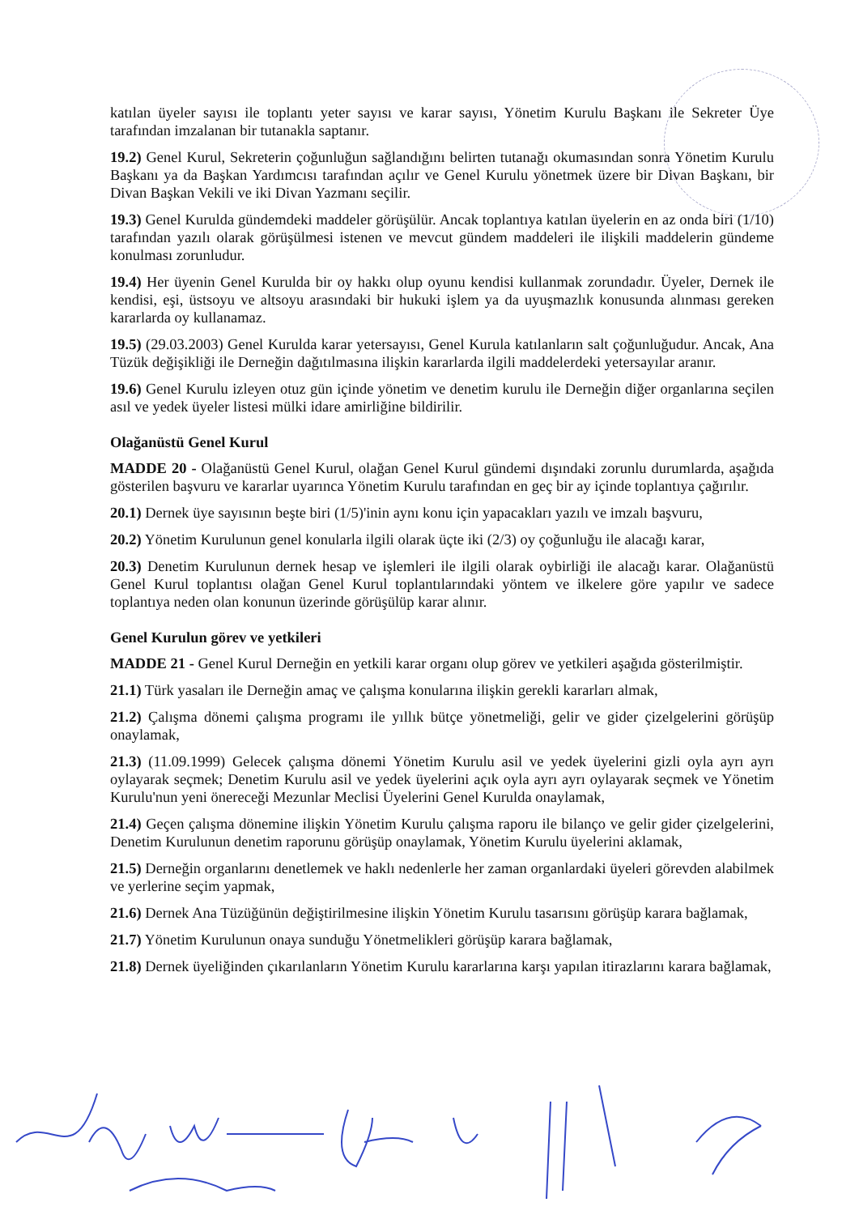katılan üyeler sayısı ile toplantı yeter sayısı ve karar sayısı, Yönetim Kurulu Başkanı ile Sekreter Üye tarafından imzalanan bir tutanakla saptanır.
19.2) Genel Kurul, Sekreterin çoğunluğun sağlandığını belirten tutanağı okumasından sonra Yönetim Kurulu Başkanı ya da Başkan Yardımcısı tarafından açılır ve Genel Kurulu yönetmek üzere bir Divan Başkanı, bir Divan Başkan Vekili ve iki Divan Yazmanı seçilir.
19.3) Genel Kurulda gündemdeki maddeler görüşülür. Ancak toplantıya katılan üyelerin en az onda biri (1/10) tarafından yazılı olarak görüşülmesi istenen ve mevcut gündem maddeleri ile ilişkili maddelerin gündeme konulması zorunludur.
19.4) Her üyenin Genel Kurulda bir oy hakkı olup oyunu kendisi kullanmak zorundadır. Üyeler, Dernek ile kendisi, eşi, üstsoyu ve altsoyu arasındaki bir hukuki işlem ya da uyuşmazlık konusunda alınması gereken kararlarda oy kullanamaz.
19.5) (29.03.2003) Genel Kurulda karar yetersayısı, Genel Kurula katılanların salt çoğunluğudur. Ancak, Ana Tüzük değişikliği ile Derneğin dağıtılmasına ilişkin kararlarda ilgili maddelerdeki yetersayılar aranır.
19.6) Genel Kurulu izleyen otuz gün içinde yönetim ve denetim kurulu ile Derneğin diğer organlarına seçilen asıl ve yedek üyeler listesi mülki idare amirliğine bildirilir.
Olağanüstü Genel Kurul
MADDE 20 - Olağanüstü Genel Kurul, olağan Genel Kurul gündemi dışındaki zorunlu durumlarda, aşağıda gösterilen başvuru ve kararlar uyarınca Yönetim Kurulu tarafından en geç bir ay içinde toplantıya çağırılır.
20.1) Dernek üye sayısının beşte biri (1/5)'inin aynı konu için yapacakları yazılı ve imzalı başvuru,
20.2) Yönetim Kurulunun genel konularla ilgili olarak üçte iki (2/3) oy çoğunluğu ile alacağı karar,
20.3) Denetim Kurulunun dernek hesap ve işlemleri ile ilgili olarak oybirliği ile alacağı karar. Olağanüstü Genel Kurul toplantısı olağan Genel Kurul toplantılarındaki yöntem ve ilkelere göre yapılır ve sadece toplantıya neden olan konunun üzerinde görüşülüp karar alınır.
Genel Kurulun görev ve yetkileri
MADDE 21 - Genel Kurul Derneğin en yetkili karar organı olup görev ve yetkileri aşağıda gösterilmiştir.
21.1) Türk yasaları ile Derneğin amaç ve çalışma konularına ilişkin gerekli kararları almak,
21.2) Çalışma dönemi çalışma programı ile yıllık bütçe yönetmeliği, gelir ve gider çizelgelerini görüşüp onaylamak,
21.3) (11.09.1999) Gelecek çalışma dönemi Yönetim Kurulu asil ve yedek üyelerini gizli oyla ayrı ayrı oylayarak seçmek; Denetim Kurulu asil ve yedek üyelerini açık oyla ayrı ayrı oylayarak seçmek ve Yönetim Kurulu'nun yeni önereceği Mezunlar Meclisi Üyelerini Genel Kurulda onaylamak,
21.4) Geçen çalışma dönemine ilişkin Yönetim Kurulu çalışma raporu ile bilanço ve gelir gider çizelgelerini, Denetim Kurulunun denetim raporunu görüşüp onaylamak, Yönetim Kurulu üyelerini aklamak,
21.5) Derneğin organlarını denetlemek ve haklı nedenlerle her zaman organlardaki üyeleri görevden alabilmek ve yerlerine seçim yapmak,
21.6) Dernek Ana Tüzüğünün değiştirilmesine ilişkin Yönetim Kurulu tasarısını görüşüp karara bağlamak,
21.7) Yönetim Kurulunun onaya sunduğu Yönetmelikleri görüşüp karara bağlamak,
21.8) Dernek üyeliğinden çıkarılanların Yönetim Kurulu kararlarına karşı yapılan itirazlarını karara bağlamak,